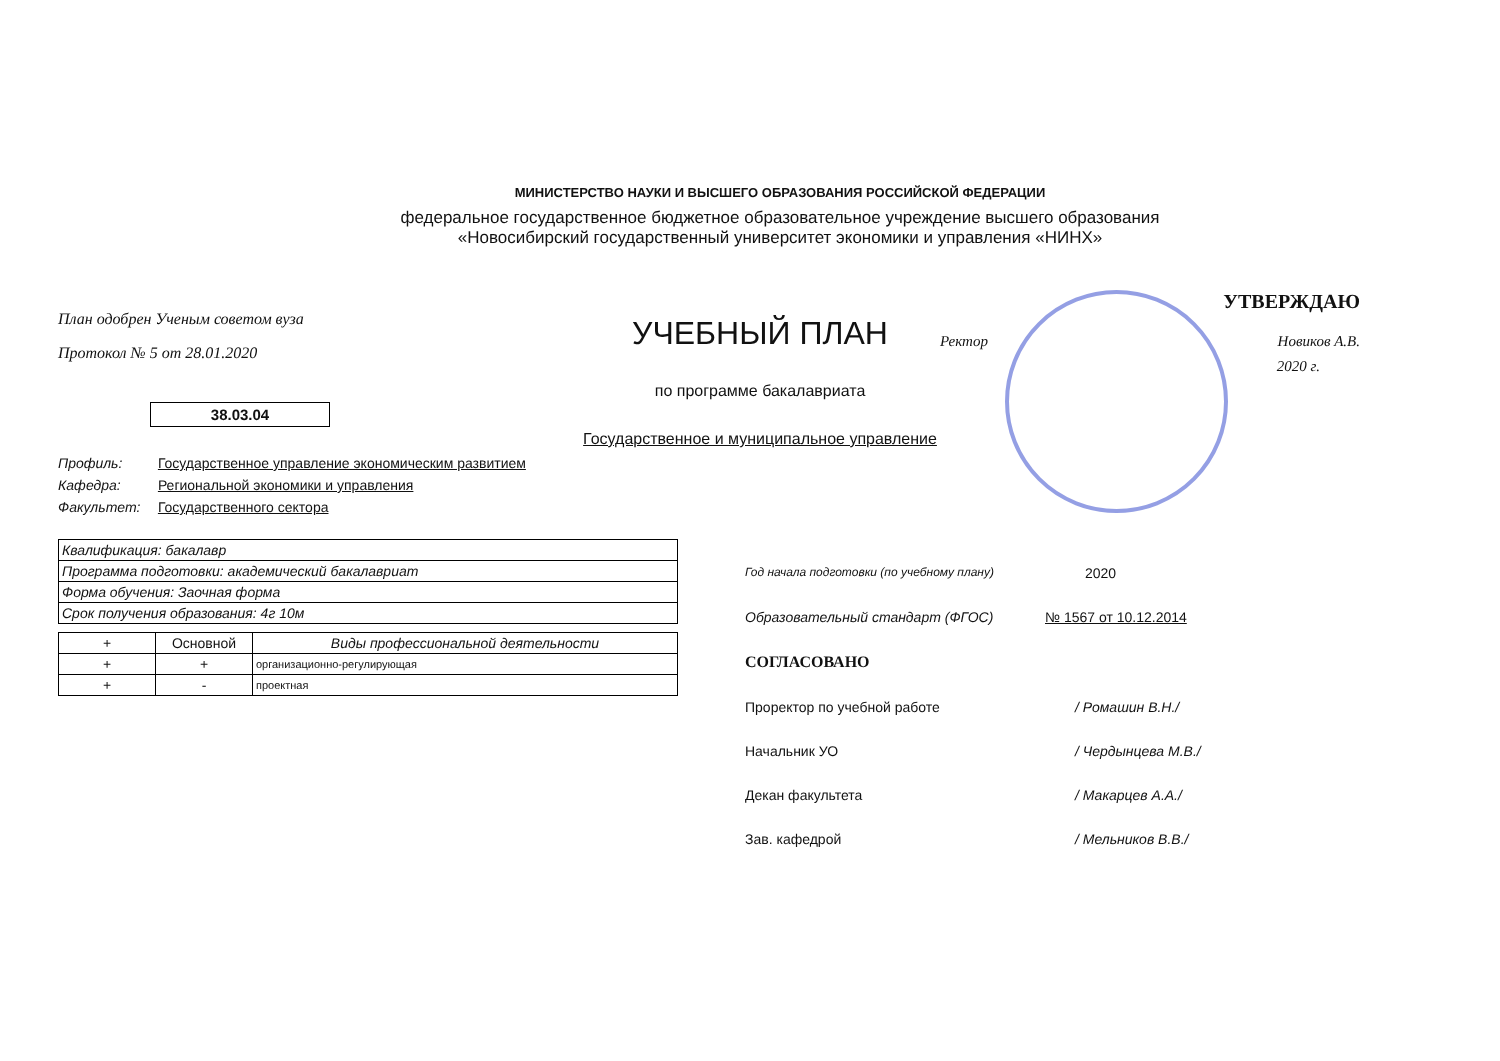МИНИСТЕРСТВО НАУКИ И ВЫСШЕГО ОБРАЗОВАНИЯ РОССИЙСКОЙ ФЕДЕРАЦИИ
федеральное государственное бюджетное образовательное учреждение высшего образования
«Новосибирский государственный университет экономики и управления «НИНХ»
План одобрен Ученым советом вуза
Протокол № 5 от 28.01.2020
38.03.04
Профиль: Государственное управление экономическим развитием
Кафедра: Региональной экономики и управления
Факультет: Государственного сектора
| Квалификация: бакалавр |
| Программа подготовки: академический бакалавриат |
| Форма обучения: Заочная форма |
| Срок получения образования: 4г 10м |
| + | Основной | Виды профессиональной деятельности |
| --- | --- | --- |
| + | + | организационно-регулирующая |
| + | - | проектная |
УЧЕБНЫЙ ПЛАН
по программе бакалавриата
Государственное и муниципальное управление
УТВЕРЖДАЮ
Ректор Новиков А.В.
2020 г.
Год начала подготовки (по учебному плану) 2020
Образовательный стандарт (ФГОС) № 1567 от 10.12.2014
СОГЛАСОВАНО
Проректор по учебной работе / Ромашин В.Н./
Начальник УО / Чердынцева М.В./
Декан факультета / Макарцев А.А./
Зав. кафедрой / Мельников В.В./